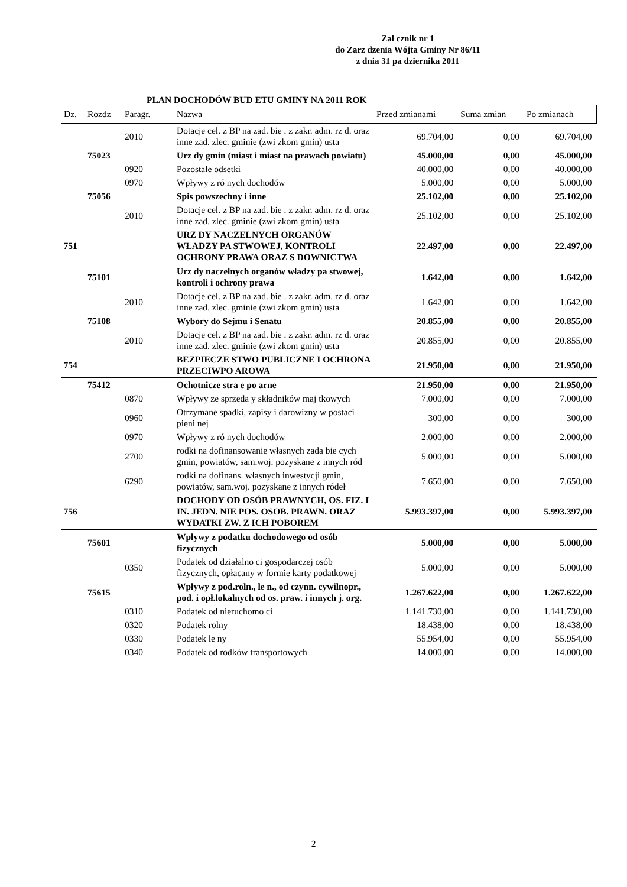Zał cznik nr 1
do Zarz dzenia Wójta Gminy Nr 86/11
z dnia 31 pa dziernika 2011
PLAN DOCHODÓW BUD ETU GMINY NA 2011 ROK
| Dz. | Rozdz | Paragr. | Nazwa | Przed zmianami | Suma zmian | Po zmianach |
| --- | --- | --- | --- | --- | --- | --- |
| | | 2010 | Dotacje cel. z BP na zad. bie . z zakr. adm. rz d. oraz inne zad. zlec. gminie (zwi zkom gmin) usta | 69.704,00 | 0,00 | 69.704,00 |
| | 75023 | | Urz dy gmin (miast i miast na prawach powiatu) | 45.000,00 | 0,00 | 45.000,00 |
| | | 0920 | Pozostałe odsetki | 40.000,00 | 0,00 | 40.000,00 |
| | | 0970 | Wpływy z ró nych dochodów | 5.000,00 | 0,00 | 5.000,00 |
| | 75056 | | Spis powszechny i inne | 25.102,00 | 0,00 | 25.102,00 |
| | | 2010 | Dotacje cel. z BP na zad. bie . z zakr. adm. rz d. oraz inne zad. zlec. gminie (zwi zkom gmin) usta | 25.102,00 | 0,00 | 25.102,00 |
| 751 | | | URZ DY NACZELNYCH ORGANÓW WŁADZY PA STWOWEJ, KONTROLI OCHRONY PRAWA ORAZ S DOWNICTWA | 22.497,00 | 0,00 | 22.497,00 |
| | 75101 | | Urz dy naczelnych organów władzy pa stwowej, kontroli i ochrony prawa | 1.642,00 | 0,00 | 1.642,00 |
| | | 2010 | Dotacje cel. z BP na zad. bie . z zakr. adm. rz d. oraz inne zad. zlec. gminie (zwi zkom gmin) usta | 1.642,00 | 0,00 | 1.642,00 |
| | 75108 | | Wybory do Sejmu i Senatu | 20.855,00 | 0,00 | 20.855,00 |
| | | 2010 | Dotacje cel. z BP na zad. bie . z zakr. adm. rz d. oraz inne zad. zlec. gminie (zwi zkom gmin) usta | 20.855,00 | 0,00 | 20.855,00 |
| 754 | | | BEZPIECZE STWO PUBLICZNE I OCHRONA PRZECIWPO AROWA | 21.950,00 | 0,00 | 21.950,00 |
| | 75412 | | Ochotnicze stra e po arne | 21.950,00 | 0,00 | 21.950,00 |
| | | 0870 | Wpływy ze sprzeda y składników maj tkowych | 7.000,00 | 0,00 | 7.000,00 |
| | | 0960 | Otrzymane spadki, zapisy i darowizny w postaci pieni nej | 300,00 | 0,00 | 300,00 |
| | | 0970 | Wpływy z ró nych dochodów | 2.000,00 | 0,00 | 2.000,00 |
| | | 2700 | rodki na dofinansowanie własnych zada bie cych gmin, powiatów, sam.woj. pozyskane z innych ród | 5.000,00 | 0,00 | 5.000,00 |
| | | 6290 | rodki na dofinans. własnych inwestycji gmin, powiatów, sam.woj. pozyskane z innych ródeł | 7.650,00 | 0,00 | 7.650,00 |
| 756 | | | DOCHODY OD OSÓB PRAWNYCH, OS. FIZ. I IN. JEDN. NIE POS. OSOB. PRAWN. ORAZ WYDATKI ZW. Z ICH POBOREM | 5.993.397,00 | 0,00 | 5.993.397,00 |
| | 75601 | | Wpływy z podatku dochodowego od osób fizycznych | 5.000,00 | 0,00 | 5.000,00 |
| | | 0350 | Podatek od działalno ci gospodarczej osób fizycznych, opłacany w formie karty podatkowej | 5.000,00 | 0,00 | 5.000,00 |
| | 75615 | | Wpływy z pod.roln., le n., od czynn. cywilnopr., pod. i opł.lokalnych od os. praw. i innych j. org. | 1.267.622,00 | 0,00 | 1.267.622,00 |
| | | 0310 | Podatek od nieruchomo ci | 1.141.730,00 | 0,00 | 1.141.730,00 |
| | | 0320 | Podatek rolny | 18.438,00 | 0,00 | 18.438,00 |
| | | 0330 | Podatek le ny | 55.954,00 | 0,00 | 55.954,00 |
| | | 0340 | Podatek od rodków transportowych | 14.000,00 | 0,00 | 14.000,00 |
2